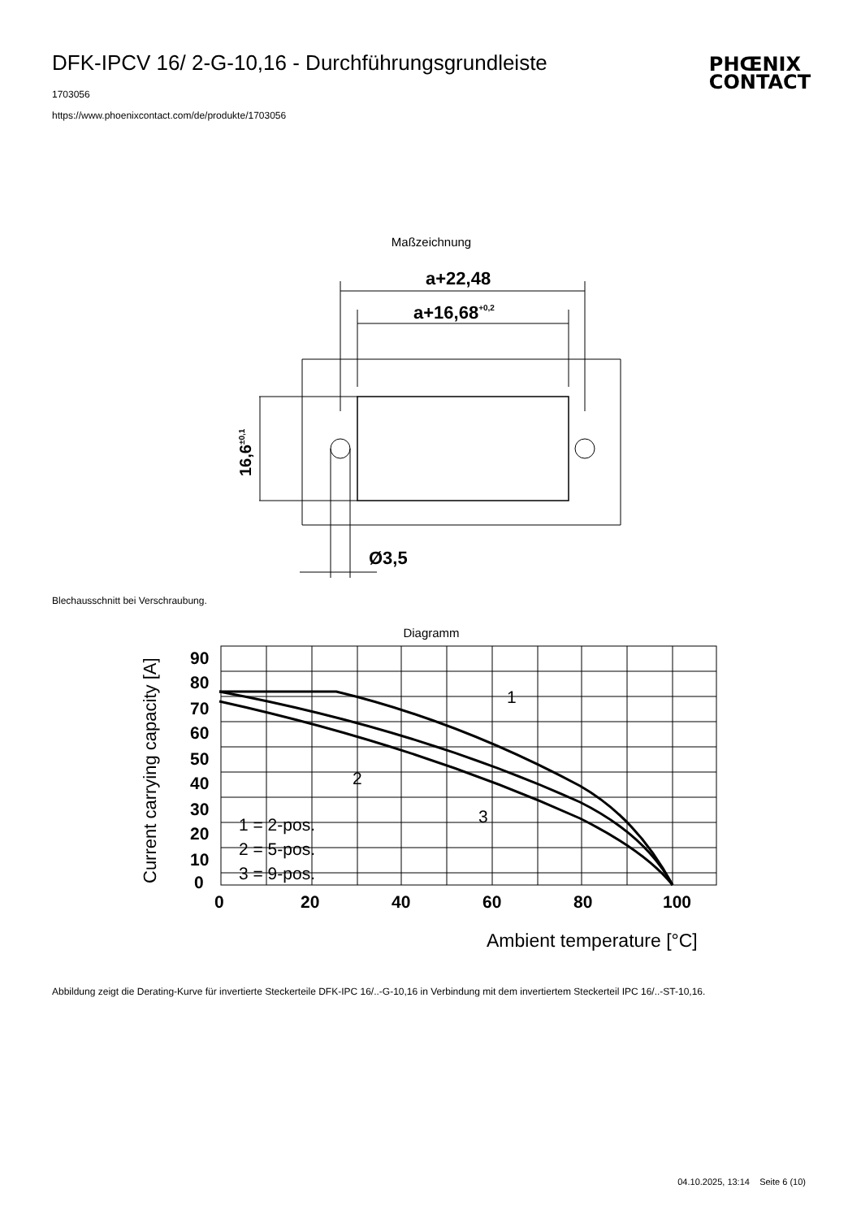DFK-IPCV 16/ 2-G-10,16 - Durchführungsgrundleiste
PHŒNIX
CONTACT
1703056
https://www.phoenixcontact.com/de/produkte/1703056
Maßzeichnung
a+22,48
a+16,68+0,2
16,6±0,1
Ø3,5
Blechausschnitt bei Verschraubung.
Diagramm
90
80
70
60
50
40
30
20
10
0
0
20
40
60
80
100
Current carrying capacity [A]
Ambient temperature [°C]
1 = 2-pos.
2 = 5-pos.
3 = 9-pos.
1
2
3
Abbildung zeigt die Derating-Kurve für invertierte Steckerteile DFK-IPC 16/..-G-10,16 in Verbindung mit dem invertiertem Steckerteil IPC 16/..-ST-10,16.
04.10.2025, 13:14 Seite 6 (10)